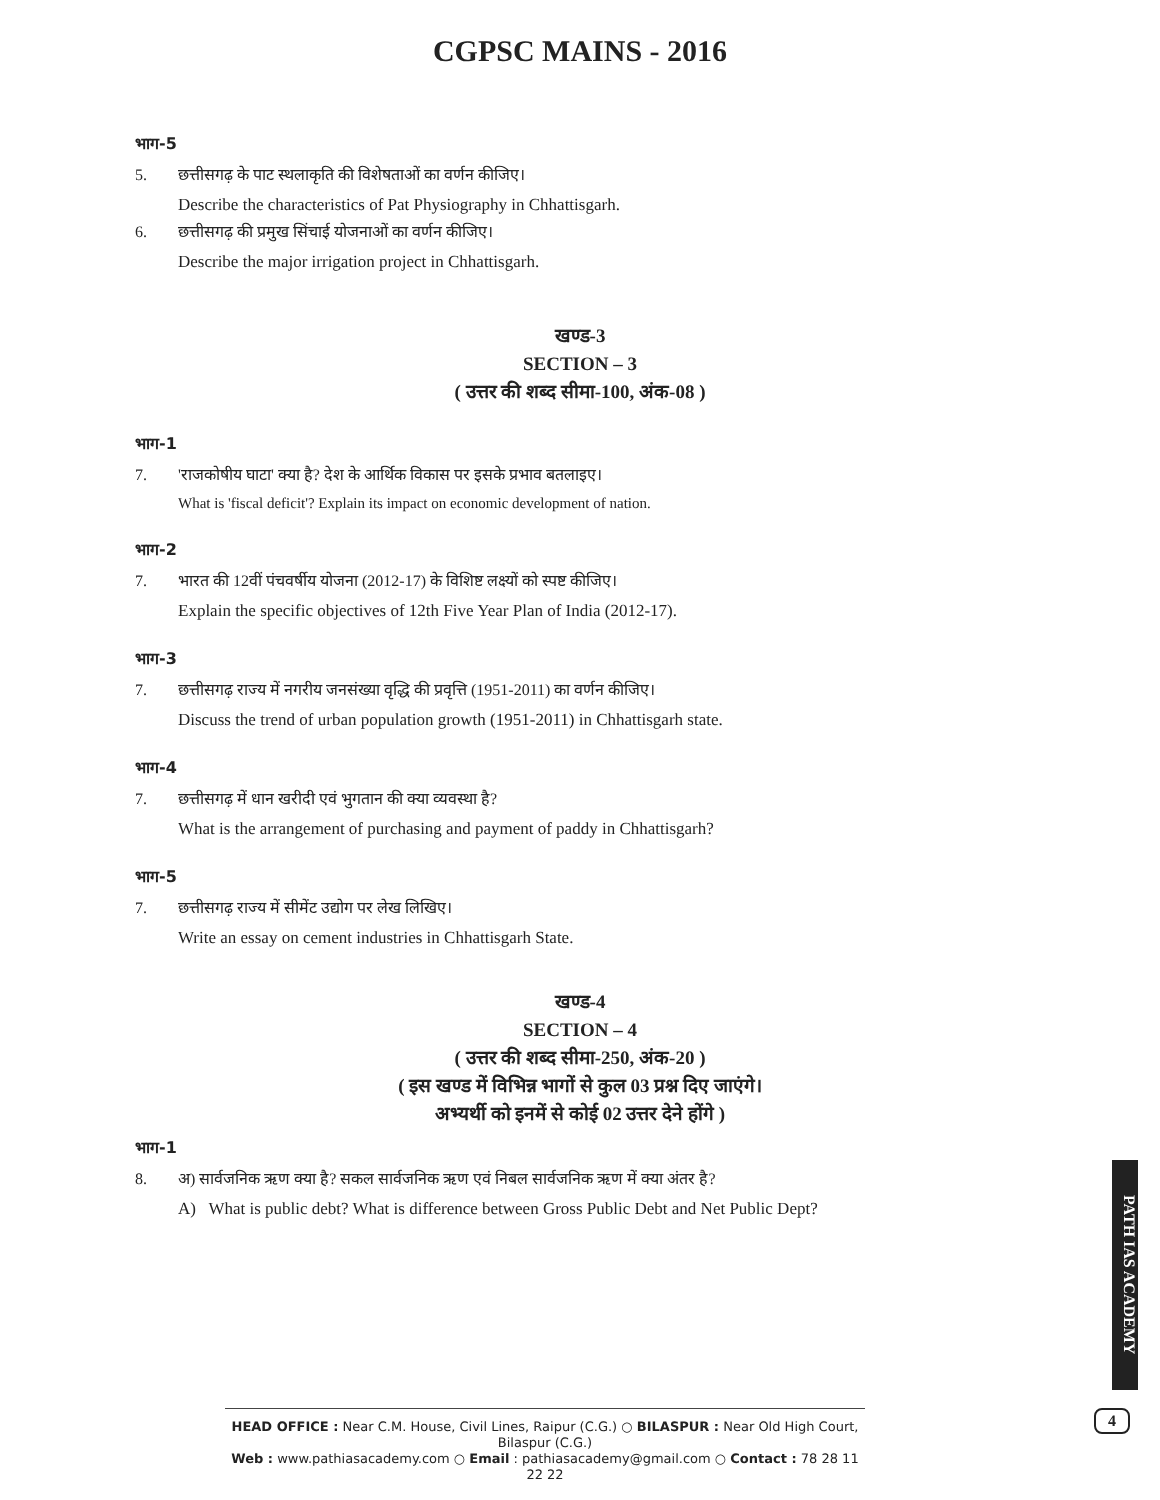CGPSC MAINS - 2016
भाग-5
5. छत्तीसगढ़ के पाट स्थलाकृति की विशेषताओं का वर्णन कीजिए।
Describe the characteristics of Pat Physiography in Chhattisgarh.
6. छत्तीसगढ़ की प्रमुख सिंचाई योजनाओं का वर्णन कीजिए।
Describe the major irrigation project in Chhattisgarh.
खण्ड-3
SECTION – 3
( उत्तर की शब्द सीमा-100, अंक-08 )
भाग-1
7. 'राजकोषीय घाटा' क्या है? देश के आर्थिक विकास पर इसके प्रभाव बतलाइए।
What is 'fiscal deficit'? Explain its impact on economic development of nation.
भाग-2
7. भारत की 12वीं पंचवर्षीय योजना (2012-17) के विशिष्ट लक्ष्यों को स्पष्ट कीजिए।
Explain the specific objectives of 12th Five Year Plan of India (2012-17).
भाग-3
7. छत्तीसगढ़ राज्य में नगरीय जनसंख्या वृद्धि की प्रवृत्ति (1951-2011) का वर्णन कीजिए।
Discuss the trend of urban population growth (1951-2011) in Chhattisgarh state.
भाग-4
7. छत्तीसगढ़ में धान खरीदी एवं भुगतान की क्या व्यवस्था है?
What is the arrangement of purchasing and payment of paddy in Chhattisgarh?
भाग-5
7. छत्तीसगढ़ राज्य में सीमेंट उद्योग पर लेख लिखिए।
Write an essay on cement industries in Chhattisgarh State.
खण्ड-4
SECTION – 4
( उत्तर की शब्द सीमा-250, अंक-20 )
( इस खण्ड में विभिन्न भागों से कुल 03 प्रश्न दिए जाएंगे।
अभ्यर्थी को इनमें से कोई 02 उत्तर देने होंगे )
भाग-1
8. अ) सार्वजनिक ऋण क्या है? सकल सार्वजनिक ऋण एवं निबल सार्वजनिक ऋण में क्या अंतर है?
A) What is public debt? What is difference between Gross Public Debt and Net Public Dept?
PATH IAS ACADEMY
HEAD OFFICE : Near C.M. House, Civil Lines, Raipur (C.G.) ○ BILASPUR : Near Old High Court, Bilaspur (C.G.)
Web : www.pathiasacademy.com ○ Email : pathiasacademy@gmail.com ○ Contact : 78 28 11 22 22
4